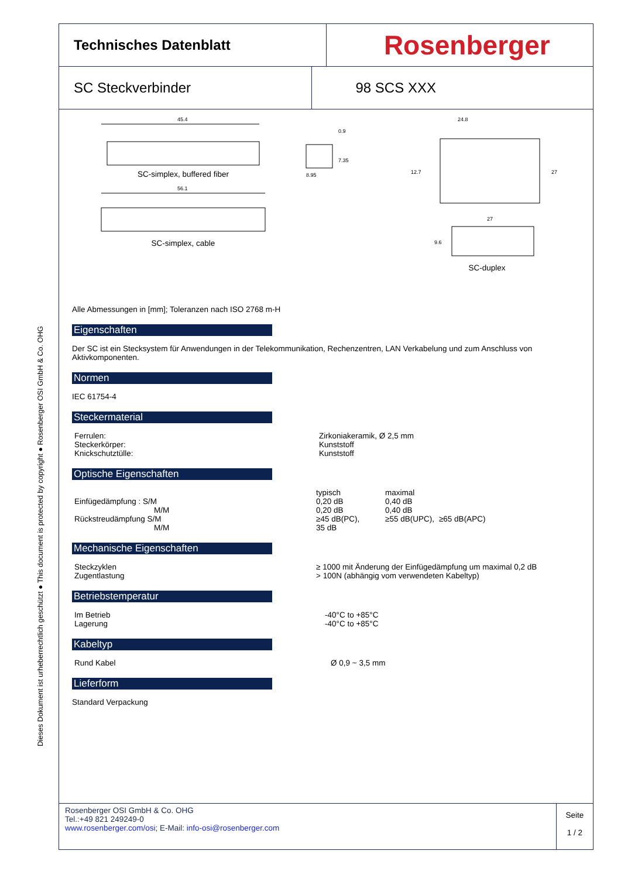Dieses Dokument ist urheberrechtlich geschützt ● This document is protected by copyright ● Rosenberger OSI GmbH & Co. OHG
Technisches Datenblatt
Rosenberger
SC Steckverbinder 98 SCS XXX
45.4
SC-simplex, buffered fiber
56.1
SC-simplex, cable
8.95
7.35
0.9
24.8
27
12.7
27
9.6
SC-duplex
Alle Abmessungen in [mm]; Toleranzen nach ISO 2768 m-H
Eigenschaften
Der SC ist ein Stecksystem für Anwendungen in der Telekommunikation, Rechenzentren, LAN Verkabelung und zum Anschluss von Aktivkomponenten.
Normen
IEC 61754-4
Steckermaterial
| Ferrulen: | Zirkoniakeramik, Ø 2,5 mm |
| Steckerkörper: | Kunststoff |
| Knickschutztülle: | Kunststoff |
Optische Eigenschaften
| | typisch | maximal | |
| Einfügedämpfung : S/M | 0,20 dB | 0,40 dB | |
| M/M | 0,20 dB | 0,40 dB | |
| Rückstreudämpfung S/M | ≥45 dB(PC), | ≥55 dB(UPC), | ≥65 dB(APC) |
| M/M | 35 dB | | |
Mechanische Eigenschaften
| Steckzyklen | ≥ 1000 mit Änderung der Einfügedämpfung um maximal 0,2 dB |
| Zugentlastung | > 100N (abhängig vom verwendeten Kabeltyp) |
Betriebstemperatur
| Im Betrieb | -40°C to +85°C |
| Lagerung | -40°C to +85°C |
Kabeltyp
| Rund Kabel | Ø 0,9 ~ 3,5 mm |
Lieferform
Standard Verpackung
Rosenberger OSI GmbH & Co. OHG
Tel.:+49 821 249249-0
www.rosenberger.com/osi; E-Mail: info-osi@rosenberger.com
Seite
1 / 2